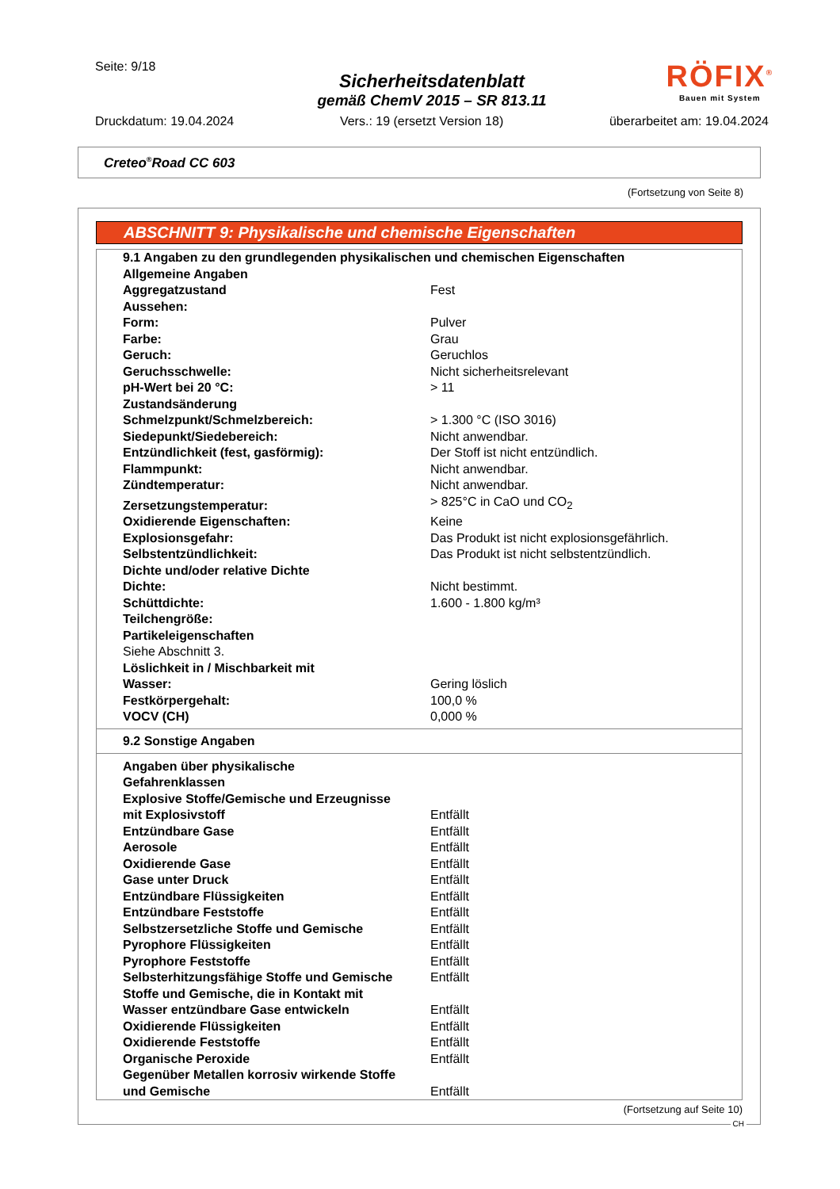Seite: 9/18
Sicherheitsdatenblatt
gemäß ChemV 2015 – SR 813.11
RÖFIX<sup>®</sup>
Bauen mit System
Druckdatum: 19.04.2024 Vers.: 19 (ersetzt Version 18) überarbeitet am: 19.04.2024
Creteo<sup>®</sup>Road CC 603
(Fortsetzung von Seite 8)
ABSCHNITT 9: Physikalische und chemische Eigenschaften
| 9.1 Angaben zu den grundlegenden physikalischen und chemischen Eigenschaften | |
| Allgemeine Angaben | |
| Aggregatzustand | Fest |
| Aussehen: | |
| Form: | Pulver |
| Farbe: | Grau |
| Geruch: | Geruchlos |
| Geruchsschwelle: | Nicht sicherheitsrelevant |
| pH-Wert bei 20 °C: | > 11 |
| Zustandsänderung | |
| Schmelzpunkt/Schmelzbereich: | > 1.300 °C (ISO 3016) |
| Siedepunkt/Siedebereich: | Nicht anwendbar. |
| Entzündlichkeit (fest, gasförmig): | Der Stoff ist nicht entzündlich. |
| Flammpunkt: | Nicht anwendbar. |
| Zündtemperatur: | Nicht anwendbar. |
| Zersetzungstemperatur: | > 825°C in CaO und CO<sub>2</sub> |
| Oxidierende Eigenschaften: | Keine |
| Explosionsgefahr: | Das Produkt ist nicht explosionsgefährlich. |
| Selbstentzündlichkeit: | Das Produkt ist nicht selbstentzündlich. |
| Dichte und/oder relative Dichte | |
| Dichte: | Nicht bestimmt. |
| Schüttdichte: | 1.600 - 1.800 kg/m³ |
| Teilchengröße: | |
| Partikeleigenschaften | |
| Siehe Abschnitt 3. | |
| Löslichkeit in / Mischbarkeit mit Wasser: | Gering löslich |
| Festkörpergehalt: | 100,0 % |
| VOCV (CH) | 0,000 % |
9.2 Sonstige Angaben
| Angaben über physikalische Gefahrenklassen | |
| Explosive Stoffe/Gemische und Erzeugnisse mit Explosivstoff | Entfällt |
| Entzündbare Gase | Entfällt |
| Aerosole | Entfällt |
| Oxidierende Gase | Entfällt |
| Gase unter Druck | Entfällt |
| Entzündbare Flüssigkeiten | Entfällt |
| Entzündbare Feststoffe | Entfällt |
| Selbstzersetzliche Stoffe und Gemische | Entfällt |
| Pyrophore Flüssigkeiten | Entfällt |
| Pyrophore Feststoffe | Entfällt |
| Selbsterhitzungsfähige Stoffe und Gemische | Entfällt |
| Stoffe und Gemische, die in Kontakt mit Wasser entzündbare Gase entwickeln | Entfällt |
| Oxidierende Flüssigkeiten | Entfällt |
| Oxidierende Feststoffe | Entfällt |
| Organische Peroxide | Entfällt |
| Gegenüber Metallen korrosiv wirkende Stoffe und Gemische | Entfällt |
(Fortsetzung auf Seite 10)
CH